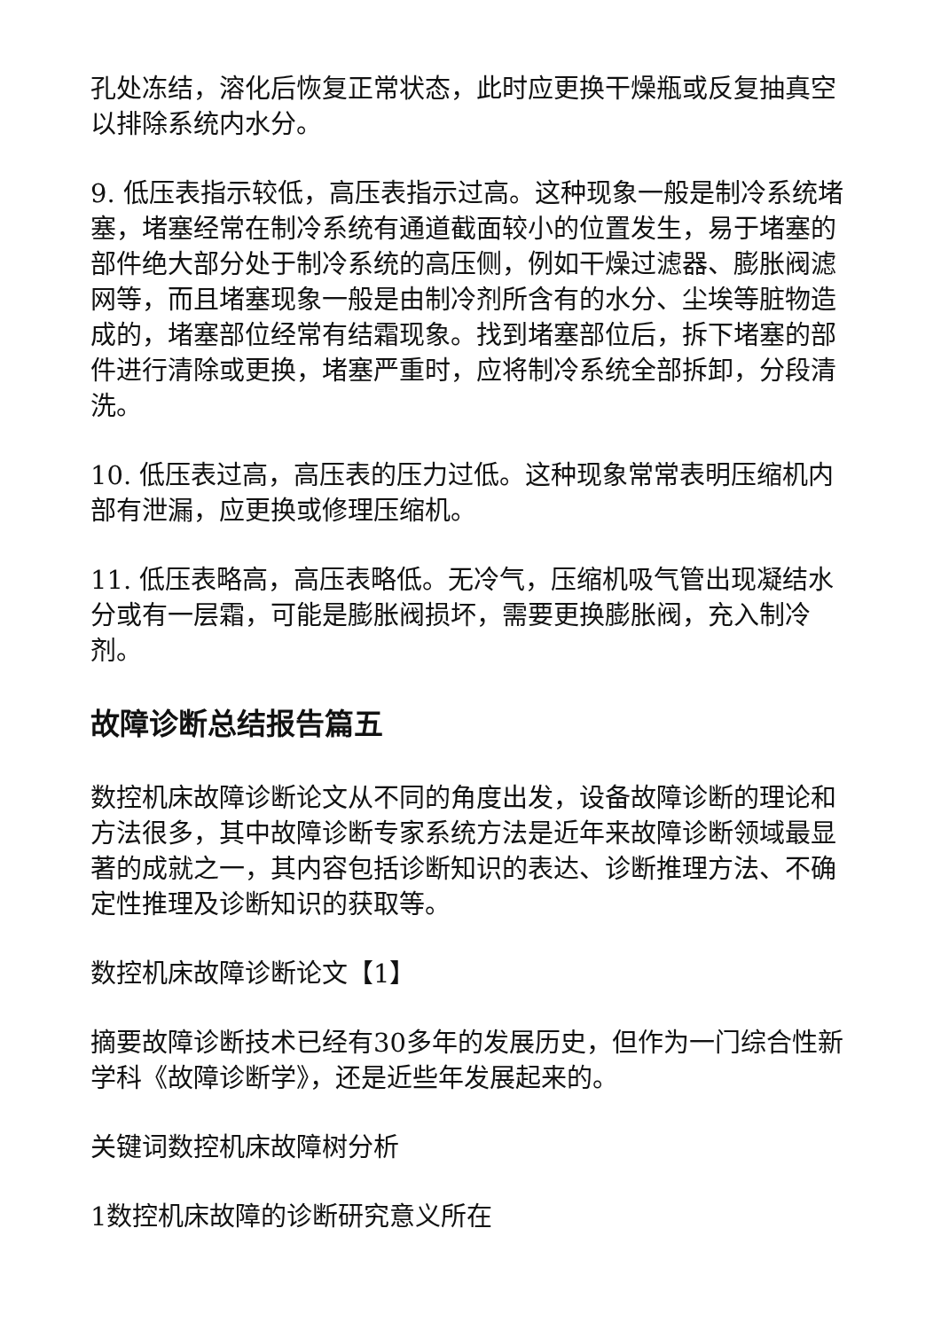孔处冻结，溶化后恢复正常状态，此时应更换干燥瓶或反复抽真空以排除系统内水分。
9. 低压表指示较低，高压表指示过高。这种现象一般是制冷系统堵塞，堵塞经常在制冷系统有通道截面较小的位置发生，易于堵塞的部件绝大部分处于制冷系统的高压侧，例如干燥过滤器、膨胀阀滤网等，而且堵塞现象一般是由制冷剂所含有的水分、尘埃等脏物造成的，堵塞部位经常有结霜现象。找到堵塞部位后，拆下堵塞的部件进行清除或更换，堵塞严重时，应将制冷系统全部拆卸，分段清洗。
10. 低压表过高，高压表的压力过低。这种现象常常表明压缩机内部有泄漏，应更换或修理压缩机。
11. 低压表略高，高压表略低。无冷气，压缩机吸气管出现凝结水分或有一层霜，可能是膨胀阀损坏，需要更换膨胀阀，充入制冷剂。
故障诊断总结报告篇五
数控机床故障诊断论文从不同的角度出发，设备故障诊断的理论和方法很多，其中故障诊断专家系统方法是近年来故障诊断领域最显著的成就之一，其内容包括诊断知识的表达、诊断推理方法、不确定性推理及诊断知识的获取等。
数控机床故障诊断论文【1】
摘要故障诊断技术已经有30多年的发展历史，但作为一门综合性新学科《故障诊断学》，还是近些年发展起来的。
关键词数控机床故障树分析
1数控机床故障的诊断研究意义所在